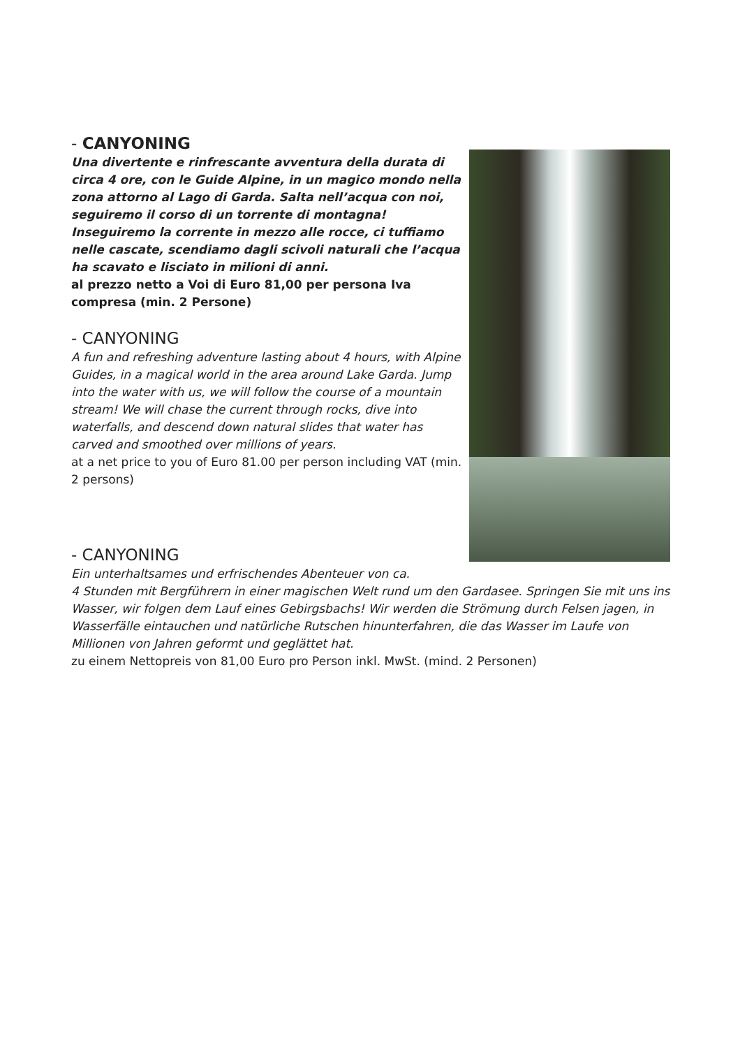- CANYONING
Una divertente e rinfrescante avventura della durata di circa 4 ore, con le Guide Alpine, in un magico mondo nella zona attorno al Lago di Garda. Salta nell’acqua con noi, seguiremo il corso di un torrente di montagna! Inseguiremo la corrente in mezzo alle rocce, ci tuffiamo nelle cascate, scendiamo dagli scivoli naturali che l’acqua ha scavato e lisciato in milioni di anni.
al prezzo netto a Voi di Euro 81,00 per persona Iva compresa (min. 2 Persone)
- CANYONING
A fun and refreshing adventure lasting about 4 hours, with Alpine Guides, in a magical world in the area around Lake Garda. Jump into the water with us, we will follow the course of a mountain stream! We will chase the current through rocks, dive into waterfalls, and descend down natural slides that water has carved and smoothed over millions of years.
at a net price to you of Euro 81.00 per person including VAT (min. 2 persons)
- CANYONING
Ein unterhaltsames und erfrischendes Abenteuer von ca.
4 Stunden mit Bergführern in einer magischen Welt rund um den Gardasee. Springen Sie mit uns ins Wasser, wir folgen dem Lauf eines Gebirgsbachs! Wir werden die Strömung durch Felsen jagen, in Wasserfälle eintauchen und natürliche Rutschen hinunterfahren, die das Wasser im Laufe von Millionen von Jahren geformt und geglättet hat.
zu einem Nettopreis von 81,00 Euro pro Person inkl. MwSt. (mind. 2 Personen)